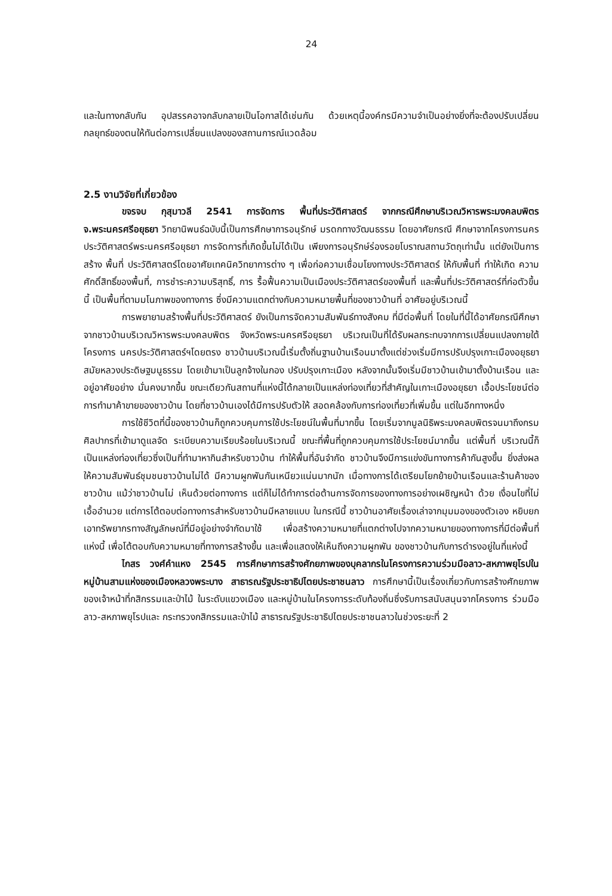24
และในทางกลับกัน อุปสรรคอาจกลับกลายเป็นโอกาสได้เช่นกัน ด้วยเหตุนี้องค์กรมีความจำเป็นอย่างยิ่งที่จะต้องปรับเปลี่ยนกลยุทธ์ของตนให้ทันต่อการเปลี่ยนแปลงของสถานการณ์แวดล้อม
2.5 งานวิจัยที่เกี่ยวข้อง
ขจรจบ กุสุมาวลี 2541 การจัดการ พื้นที่ประวัติศาสตร์ จากกรณีศึกษาบริเวณวิหารพระมงคลบพิตร จ.พระนครศรีอยุธยา วิทยานิพนธ์ฉบับนี้เป็นการศึกษาการอนุรักษ์ มรดกทางวัฒนธรรม โดยอาศัยกรณี ศึกษาจากโครงการนครประวัติศาสตร์พระนครศรีอยุธยา การจัดการที่เกิดขึ้นไม่ได้เป็น เพียงการอนุรักษ์ร่องรอยโบราณสถานวัตถุเท่านั้น แต่ยังเป็นการสร้าง พื้นที่ ประวัติศาสตร์โดยอาศัยเทคนิควิทยาการต่าง ๆ เพื่อก่อความเชื่อมโยงทางประวัติศาสตร์ ให้กับพื้นที่ ทำให้เกิด ความศักดิ์สิทธิ์ของพื้นที่, การชำระความบริสุทธิ์, การ รื้อฟื้นความเป็นเมืองประวัติศาสตร์ของพื้นที่ และพื้นที่ประวัติศาสตร์ที่ก่อตัวขึ้นนี้ เป็นพื้นที่ตามมโนภาพของทางการ ซึ่งมีความแตกต่างกับความหมายพื้นที่ของชาวบ้านที่ อาศัยอยู่บริเวณนี้
การพยายามสร้างพื้นที่ประวัติศาสตร์ ยังเป็นการจัดความสัมพันธ์ทางสังคม ที่มีต่อพื้นที่ โดยในที่นี้ได้อาศัยกรณีศึกษาจากชาวบ้านบริเวณวิหารพระมงคลบพิตร จังหวัดพระนครศรีอยุธยา บริเวณเป็นที่ได้รับผลกระทบจากการเปลี่ยนแปลงภายใต้โครงการ นครประวัติศาสตร์ฯโดยตรง ชาวบ้านบริเวณนี้เริ่มตั้งถิ่นฐานบ้านเรือนมาตั้งแต่ช่วงเริ่มมีการปรับปรุงเกาะเมืองอยุธยาสมัยหลวงประดิษฐมนูธรรม โดยเข้ามาเป็นลูกจ้างในกอง ปรับปรุงเกาะเมือง หลังจากนั้นจึงเริ่มมีชาวบ้านเข้ามาตั้งบ้านเรือน และอยู่อาศัยอย่าง มั่นคงมากขึ้น ขณะเดียวกันสถานที่แห่งนี้ได้กลายเป็นแหล่งท่องเที่ยวที่สำคัญในเกาะเมืองอยุธยา เอื้อประโยชน์ต่อการทำมาค้าขายของชาวบ้าน โดยที่ชาวบ้านเองได้มีการปรับตัวให้ สอดคล้องกับการท่องเที่ยวที่เพิ่มขึ้น แต่ในอีกทางหนึ่ง
การใช้ชีวิตที่นี้ของชาวบ้านก็ถูกควบคุมการใช้ประโยชน์ในพื้นที่มากขึ้น โดยเริ่มจากมูลนิธิพระมงคลบพิตรจนมาถึงกรมศิลปากรที่เข้ามาดูแลจัด ระเบียบความเรียบร้อยในบริเวณนี้ ขณะที่พื้นที่ถูกควบคุมการใช้ประโยชน์มากขึ้น แต่พื้นที่ บริเวณนี้ก็เป็นแหล่งท่องเที่ยวซึ่งเป็นที่ทำมาหากินสำหรับชาวบ้าน ทำให้พื้นที่อันจำกัด ชาวบ้านจึงมีการแข่งขันทางการค้ากันสูงขึ้น ยิ่งส่งผลให้ความสัมพันธ์ชุมชนชาวบ้านไม่ได้ มีความผูกพันกันเหนียวแน่นมากนัก เมื่อทางการได้เตรียมโยกย้ายบ้านเรือนและร้านค้าของชาวบ้าน แม้ว่าชาวบ้านไม่ เห็นด้วยต่อทางการ แต่ก็ไม่ได้ทำการต่อต้านการจัดการของทางการอย่างเผชิญหน้า ด้วย เงื่อนไขที่ไม่เอื้ออำนวย แต่การโต้ตอบต่อทางการสำหรับชาวบ้านมีหลายแบบ ในกรณีนี้ ชาวบ้านอาศัยเรื่องเล่าจากมุมมองของตัวเอง หยิบยกเอาทรัพยากรทางสัญลักษณ์ที่มีอยู่อย่างจำกัดมาใช้ เพื่อสร้างความหมายที่แตกต่างไปจากความหมายของทางการที่มีต่อพื้นที่ แห่งนี้ เพื่อโต้ตอบกับความหมายที่ทางการสร้างขึ้น และเพื่อแสดงให้เห็นถึงความผูกพัน ของชาวบ้านกับการดำรงอยู่ในที่แห่งนี้
ไกสร วงศ์คำแหง 2545 การศึกษาการสร้างศักยภาพของบุคลากรในโครงการความร่วมมือลาว-สหภาพยุโรปในหมู่บ้านสามแห่งของเมืองหลวงพระบาง สาธารณรัฐประชาธิปไตยประชาชนลาว การศึกษานี้เป็นเรื่องเกี่ยวกับการสร้างศักยภาพของเจ้าหน้าที่กสิกรรมและป่าไม้ ในระดับแขวงเมือง และหมู่บ้านในโครงการระดับท้องถิ่นซึ่งรับการสนับสนุนจากโครงการ ร่วมมือ ลาว-สหภาพยุโรปและ กระทรวงกสิกรรมและป่าไม้ สาธารณรัฐประชาธิปไตยประชาชนลาวในช่วงระยะที่ 2